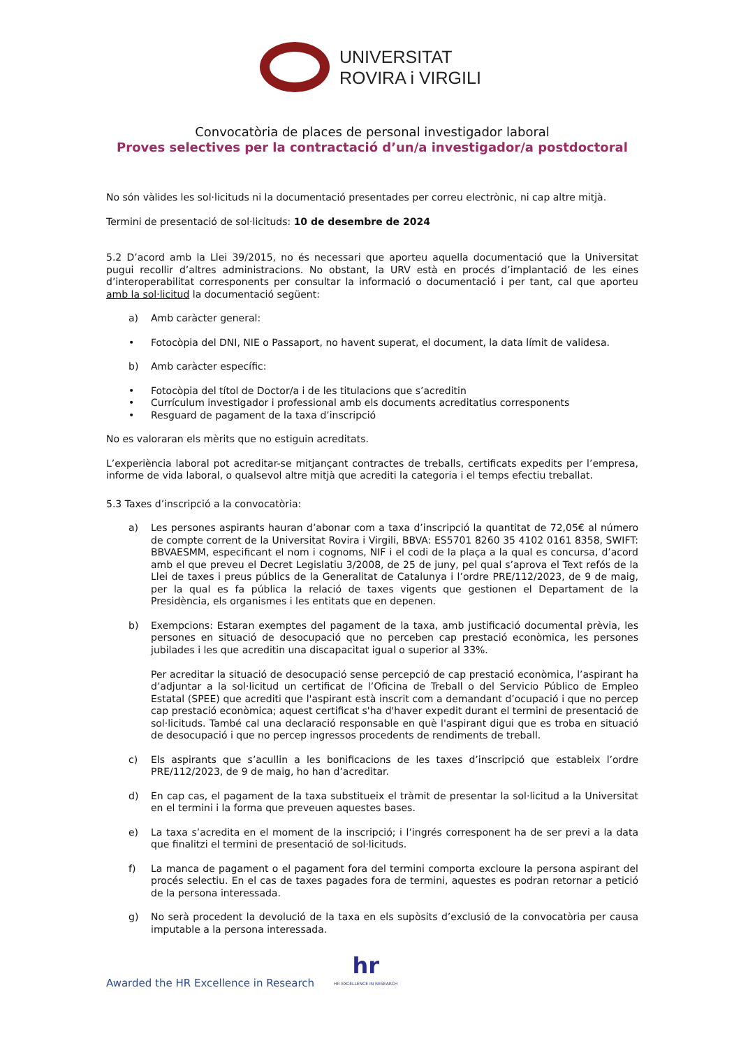UNIVERSITAT
ROVIRA i VIRGILI
Convocatòria de places de personal investigador laboral
Proves selectives per la contractació d’un/a investigador/a postdoctoral
No són vàlides les sol·licituds ni la documentació presentades per correu electrònic, ni cap altre mitjà.
Termini de presentació de sol·licituds: 10 de desembre de 2024
5.2 D’acord amb la Llei 39/2015, no és necessari que aporteu aquella documentació que la Universitat pugui recollir d’altres administracions. No obstant, la URV està en procés d’implantació de les eines d’interoperabilitat corresponents per consultar la informació o documentació i per tant, cal que aporteu amb la sol·licitud la documentació següent:
a) Amb caràcter general:
• Fotocòpia del DNI, NIE o Passaport, no havent superat, el document, la data límit de validesa.
b) Amb caràcter específic:
• Fotocòpia del títol de Doctor/a i de les titulacions que s’acreditin
• Currículum investigador i professional amb els documents acreditatius corresponents
• Resguard de pagament de la taxa d’inscripció
No es valoraran els mèrits que no estiguin acreditats.
L’experiència laboral pot acreditar-se mitjançant contractes de treballs, certificats expedits per l’empresa, informe de vida laboral, o qualsevol altre mitjà que acrediti la categoria i el temps efectiu treballat.
5.3 Taxes d’inscripció a la convocatòria:
a) Les persones aspirants hauran d’abonar com a taxa d’inscripció la quantitat de 72,05€ al número de compte corrent de la Universitat Rovira i Virgili, BBVA: ES5701 8260 35 4102 0161 8358, SWIFT: BBVAESMM, especificant el nom i cognoms, NIF i el codi de la plaça a la qual es concursa, d’acord amb el que preveu el Decret Legislatiu 3/2008, de 25 de juny, pel qual s’aprova el Text refós de la Llei de taxes i preus públics de la Generalitat de Catalunya i l’ordre PRE/112/2023, de 9 de maig, per la qual es fa pública la relació de taxes vigents que gestionen el Departament de la Presidència, els organismes i les entitats que en depenen.
b) Exempcions: Estaran exemptes del pagament de la taxa, amb justificació documental prèvia, les persones en situació de desocupació que no perceben cap prestació econòmica, les persones jubilades i les que acreditin una discapacitat igual o superior al 33%.
Per acreditar la situació de desocupació sense percepció de cap prestació econòmica, l’aspirant ha d’adjuntar a la sol·licitud un certificat de l’Oficina de Treball o del Servicio Público de Empleo Estatal (SPEE) que acrediti que l'aspirant està inscrit com a demandant d’ocupació i que no percep cap prestació econòmica; aquest certificat s'ha d'haver expedit durant el termini de presentació de sol·licituds. També cal una declaració responsable en què l'aspirant digui que es troba en situació de desocupació i que no percep ingressos procedents de rendiments de treball.
c) Els aspirants que s’acullin a les bonificacions de les taxes d’inscripció que estableix l’ordre PRE/112/2023, de 9 de maig, ho han d’acreditar.
d) En cap cas, el pagament de la taxa substitueix el tràmit de presentar la sol·licitud a la Universitat en el termini i la forma que preveuen aquestes bases.
e) La taxa s’acredita en el moment de la inscripció; i l’ingrés corresponent ha de ser previ a la data que finalitzi el termini de presentació de sol·licituds.
f) La manca de pagament o el pagament fora del termini comporta excloure la persona aspirant del procés selectiu. En el cas de taxes pagades fora de termini, aquestes es podran retornar a petició de la persona interessada.
g) No serà procedent la devolució de la taxa en els supòsits d’exclusió de la convocatòria per causa imputable a la persona interessada.
Awarded the HR Excellence in Research
hr
HR EXCELLENCE IN RESEARCH